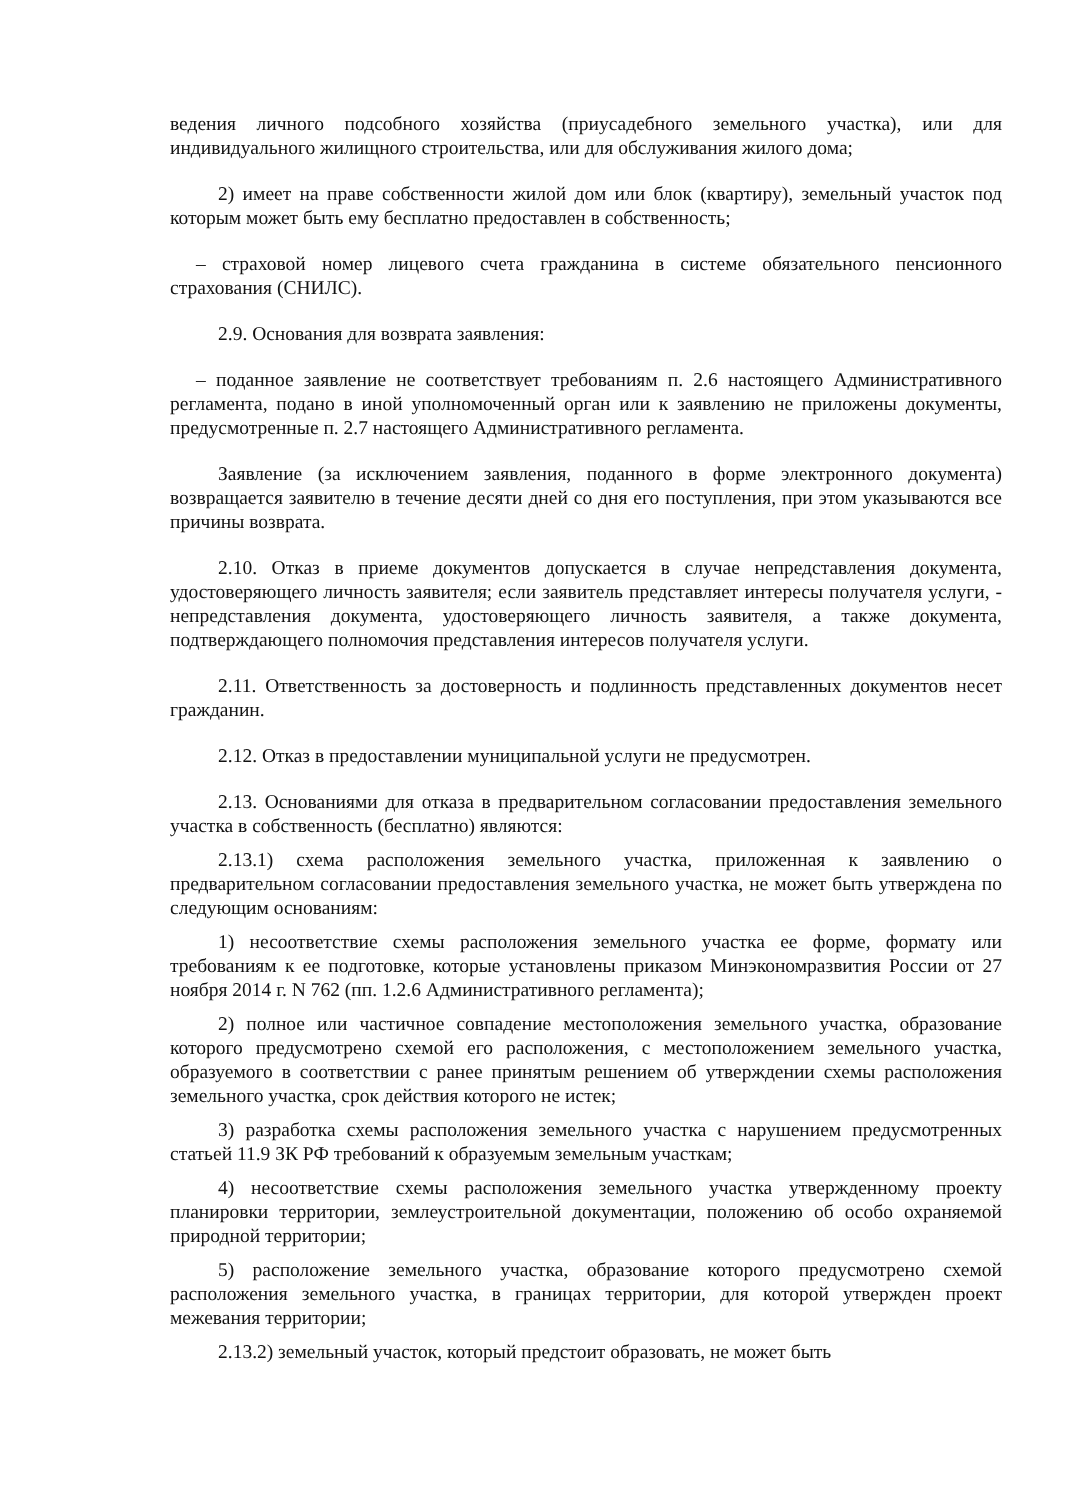ведения личного подсобного хозяйства (приусадебного земельного участка), или для индивидуального жилищного строительства, или для обслуживания жилого дома;
2) имеет на праве собственности жилой дом или блок (квартиру), земельный участок под которым может быть ему бесплатно предоставлен в собственность;
– страховой номер лицевого счета гражданина в системе обязательного пенсионного страхования (СНИЛС).
2.9. Основания для возврата заявления:
– поданное заявление не соответствует требованиям п. 2.6 настоящего Административного регламента, подано в иной уполномоченный орган или к заявлению не приложены документы, предусмотренные п. 2.7 настоящего Административного регламента.
Заявление (за исключением заявления, поданного в форме электронного документа) возвращается заявителю в течение десяти дней со дня его поступления, при этом указываются все причины возврата.
2.10. Отказ в приеме документов допускается в случае непредставления документа, удостоверяющего личность заявителя; если заявитель представляет интересы получателя услуги, - непредставления документа, удостоверяющего личность заявителя, а также документа, подтверждающего полномочия представления интересов получателя услуги.
2.11. Ответственность за достоверность и подлинность представленных документов несет гражданин.
2.12. Отказ в предоставлении муниципальной услуги не предусмотрен.
2.13. Основаниями для отказа в предварительном согласовании предоставления земельного участка в собственность (бесплатно) являются:
2.13.1) схема расположения земельного участка, приложенная к заявлению о предварительном согласовании предоставления земельного участка, не может быть утверждена по следующим основаниям:
1) несоответствие схемы расположения земельного участка ее форме, формату или требованиям к ее подготовке, которые установлены приказом Минэкономразвития России от 27 ноября 2014 г. N 762 (пп. 1.2.6 Административного регламента);
2) полное или частичное совпадение местоположения земельного участка, образование которого предусмотрено схемой его расположения, с местоположением земельного участка, образуемого в соответствии с ранее принятым решением об утверждении схемы расположения земельного участка, срок действия которого не истек;
3) разработка схемы расположения земельного участка с нарушением предусмотренных статьей 11.9 ЗК РФ требований к образуемым земельным участкам;
4) несоответствие схемы расположения земельного участка утвержденному проекту планировки территории, землеустроительной документации, положению об особо охраняемой природной территории;
5) расположение земельного участка, образование которого предусмотрено схемой расположения земельного участка, в границах территории, для которой утвержден проект межевания территории;
2.13.2) земельный участок, который предстоит образовать, не может быть